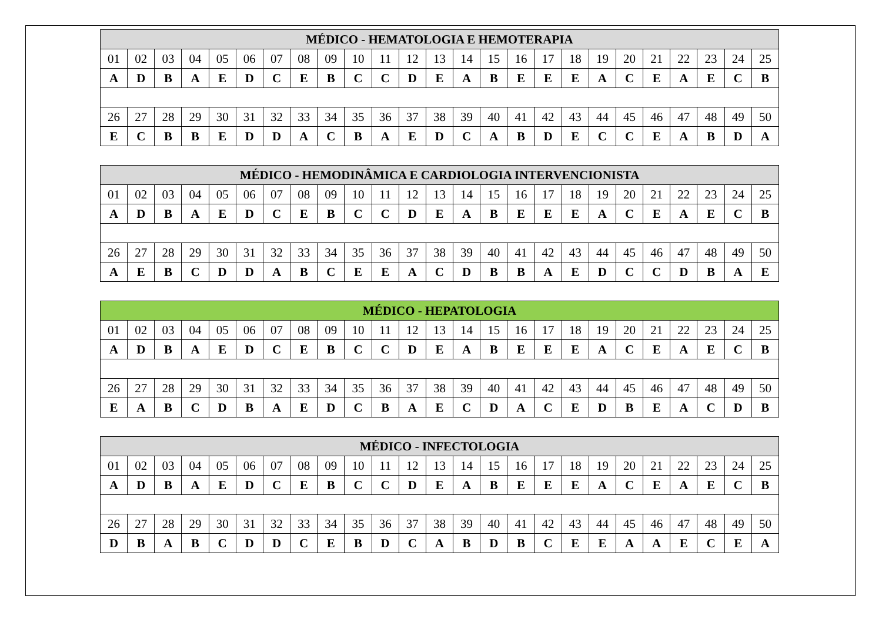| MÉDICO - HEMATOLOGIA E HEMOTERAPIA | | | | | | | | | | | | | | | | | | | | | | | | |
| --- | --- | --- | --- | --- | --- | --- | --- | --- | --- | --- | --- | --- | --- | --- | --- | --- | --- | --- | --- | --- | --- | --- | --- | --- |
| 01 | 02 | 03 | 04 | 05 | 06 | 07 | 08 | 09 | 10 | 11 | 12 | 13 | 14 | 15 | 16 | 17 | 18 | 19 | 20 | 21 | 22 | 23 | 24 | 25 |
| A | D | B | A | E | D | C | E | B | C | C | D | E | A | B | E | E | E | A | C | E | A | E | C | B |
| 26 | 27 | 28 | 29 | 30 | 31 | 32 | 33 | 34 | 35 | 36 | 37 | 38 | 39 | 40 | 41 | 42 | 43 | 44 | 45 | 46 | 47 | 48 | 49 | 50 |
| E | C | B | B | E | D | D | A | C | B | A | E | D | C | A | B | D | E | C | C | E | A | B | D | A |
| MÉDICO - HEMODINÂMICA E CARDIOLOGIA INTERVENCIONISTA | | | | | | | | | | | | | | | | | | | | | | | | |
| --- | --- | --- | --- | --- | --- | --- | --- | --- | --- | --- | --- | --- | --- | --- | --- | --- | --- | --- | --- | --- | --- | --- | --- | --- |
| 01 | 02 | 03 | 04 | 05 | 06 | 07 | 08 | 09 | 10 | 11 | 12 | 13 | 14 | 15 | 16 | 17 | 18 | 19 | 20 | 21 | 22 | 23 | 24 | 25 |
| A | D | B | A | E | D | C | E | B | C | C | D | E | A | B | E | E | E | A | C | E | A | E | C | B |
| 26 | 27 | 28 | 29 | 30 | 31 | 32 | 33 | 34 | 35 | 36 | 37 | 38 | 39 | 40 | 41 | 42 | 43 | 44 | 45 | 46 | 47 | 48 | 49 | 50 |
| A | E | B | C | D | D | A | B | C | E | E | A | C | D | B | B | A | E | D | C | C | D | B | A | E |
| MÉDICO - HEPATOLOGIA | | | | | | | | | | | | | | | | | | | | | | | | |
| --- | --- | --- | --- | --- | --- | --- | --- | --- | --- | --- | --- | --- | --- | --- | --- | --- | --- | --- | --- | --- | --- | --- | --- | --- |
| 01 | 02 | 03 | 04 | 05 | 06 | 07 | 08 | 09 | 10 | 11 | 12 | 13 | 14 | 15 | 16 | 17 | 18 | 19 | 20 | 21 | 22 | 23 | 24 | 25 |
| A | D | B | A | E | D | C | E | B | C | C | D | E | A | B | E | E | E | A | C | E | A | E | C | B |
| 26 | 27 | 28 | 29 | 30 | 31 | 32 | 33 | 34 | 35 | 36 | 37 | 38 | 39 | 40 | 41 | 42 | 43 | 44 | 45 | 46 | 47 | 48 | 49 | 50 |
| E | A | B | C | D | B | A | E | D | C | B | A | E | C | D | A | C | E | D | B | E | A | C | D | B |
| MÉDICO - INFECTOLOGIA | | | | | | | | | | | | | | | | | | | | | | | | |
| --- | --- | --- | --- | --- | --- | --- | --- | --- | --- | --- | --- | --- | --- | --- | --- | --- | --- | --- | --- | --- | --- | --- | --- | --- |
| 01 | 02 | 03 | 04 | 05 | 06 | 07 | 08 | 09 | 10 | 11 | 12 | 13 | 14 | 15 | 16 | 17 | 18 | 19 | 20 | 21 | 22 | 23 | 24 | 25 |
| A | D | B | A | E | D | C | E | B | C | C | D | E | A | B | E | E | E | A | C | E | A | E | C | B |
| 26 | 27 | 28 | 29 | 30 | 31 | 32 | 33 | 34 | 35 | 36 | 37 | 38 | 39 | 40 | 41 | 42 | 43 | 44 | 45 | 46 | 47 | 48 | 49 | 50 |
| D | B | A | B | C | D | D | C | E | B | D | C | A | B | D | B | C | E | E | A | A | E | C | E | A |